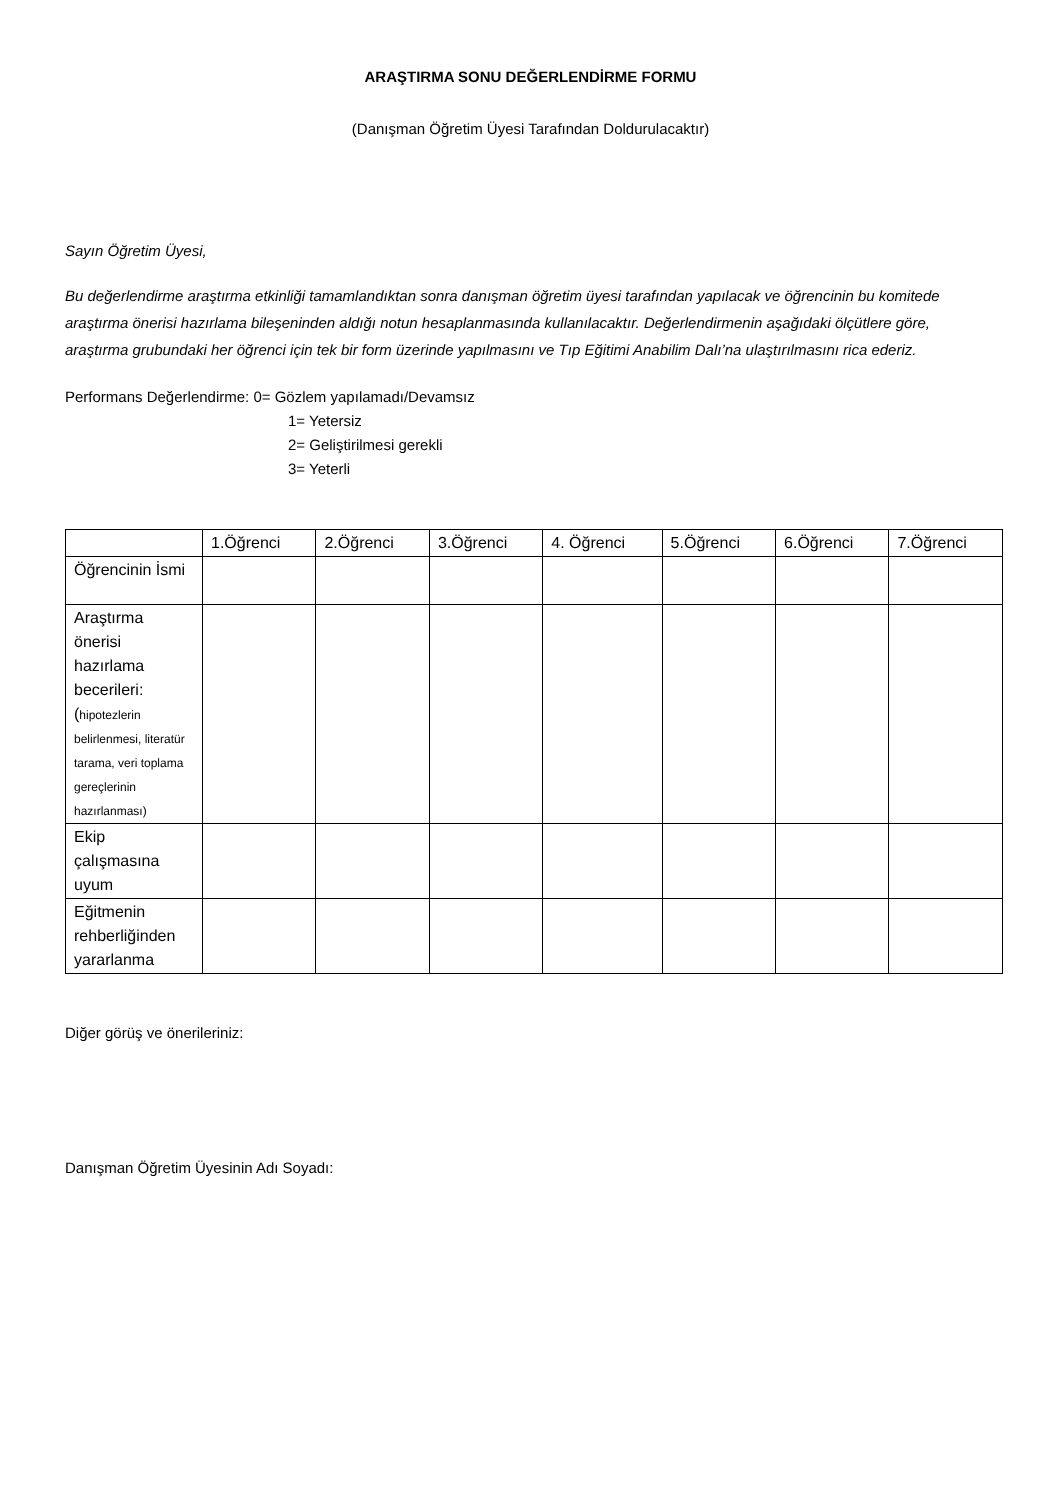ARAŞTIRMA SONU DEĞERLENDİRME FORMU
(Danışman Öğretim Üyesi Tarafından Doldurulacaktır)
Sayın Öğretim Üyesi,
Bu değerlendirme araştırma etkinliği tamamlandıktan sonra danışman öğretim üyesi tarafından yapılacak ve öğrencinin bu komitede araştırma önerisi hazırlama bileşeninden aldığı notun hesaplanmasında kullanılacaktır. Değerlendirmenin aşağıdaki ölçütlere göre, araştırma grubundaki her öğrenci için tek bir form üzerinde yapılmasını ve Tıp Eğitimi Anabilim Dalı’na ulaştırılmasını rica ederiz.
Performans Değerlendirme: 0= Gözlem yapılamadı/Devamsız
1= Yetersiz
2= Geliştirilmesi gerekli
3= Yeterli
| | 1.Öğrenci | 2.Öğrenci | 3.Öğrenci | 4. Öğrenci | 5.Öğrenci | 6.Öğrenci | 7.Öğrenci |
| Öğrencinin İsmi | | | | | | | |
| Araştırma önerisi hazırlama becerileri: ( hipotezlerin belirlenmesi, literatür tarama, veri toplama gereçlerinin hazırlanması) | | | | | | | |
| Ekip çalışmasına uyum | | | | | | | |
| Eğitmenin rehberliğinden yararlanma | | | | | | | |
Diğer görüş ve önerileriniz:
Danışman Öğretim Üyesinin Adı Soyadı: